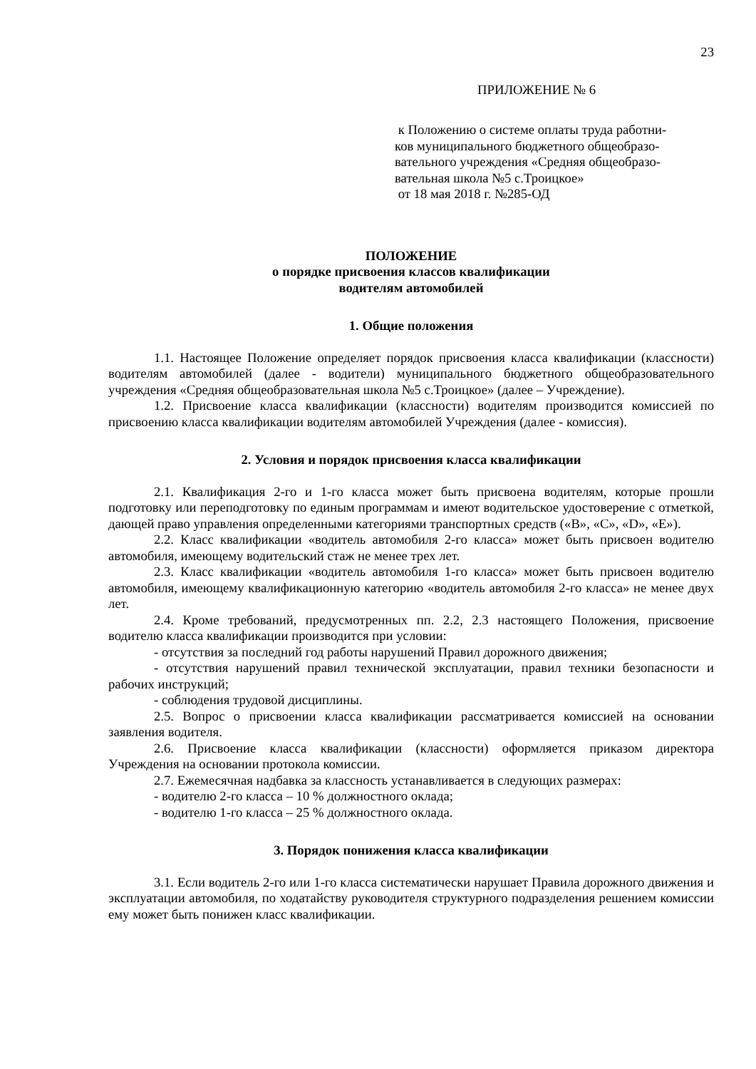23
ПРИЛОЖЕНИЕ № 6
к Положению о системе оплаты труда работни-
ков муниципального бюджетного общеобразо-
вательного учреждения «Средняя общеобразо-
вательная школа №5 с.Троицкое»
от 18 мая 2018 г. №285-ОД
ПОЛОЖЕНИЕ
о порядке присвоения классов квалификации
водителям автомобилей
1. Общие положения
1.1. Настоящее Положение определяет порядок присвоения класса квалификации (классности) водителям автомобилей (далее - водители) муниципального бюджетного общеобразовательного учреждения «Средняя общеобразовательная школа №5 с.Троицкое» (далее – Учреждение).
1.2. Присвоение класса квалификации (классности) водителям производится комиссией по присвоению класса квалификации водителям автомобилей Учреждения (далее - комиссия).
2. Условия и порядок присвоения класса квалификации
2.1. Квалификация 2-го и 1-го класса может быть присвоена водителям, которые прошли подготовку или переподготовку по единым программам и имеют водительское удостоверение с отметкой, дающей право управления определенными категориями транспортных средств («В», «С», «D», «Е»).
2.2. Класс квалификации «водитель автомобиля 2-го класса» может быть присвоен водителю автомобиля, имеющему водительский стаж не менее трех лет.
2.3. Класс квалификации «водитель автомобиля 1-го класса» может быть присвоен водителю автомобиля, имеющему квалификационную категорию «водитель автомобиля 2-го класса» не менее двух лет.
2.4. Кроме требований, предусмотренных пп. 2.2, 2.3 настоящего Положения, присвоение водителю класса квалификации производится при условии:
- отсутствия за последний год работы нарушений Правил дорожного движения;
- отсутствия нарушений правил технической эксплуатации, правил техники безопасности и рабочих инструкций;
- соблюдения трудовой дисциплины.
2.5. Вопрос о присвоении класса квалификации рассматривается комиссией на основании заявления водителя.
2.6. Присвоение класса квалификации (классности) оформляется приказом директора Учреждения на основании протокола комиссии.
2.7. Ежемесячная надбавка за классность устанавливается в следующих размерах:
- водителю 2-го класса – 10 % должностного оклада;
- водителю 1-го класса – 25 % должностного оклада.
3. Порядок понижения класса квалификации
3.1. Если водитель 2-го или 1-го класса систематически нарушает Правила дорожного движения и эксплуатации автомобиля, по ходатайству руководителя структурного подразделения решением комиссии ему может быть понижен класс квалификации.